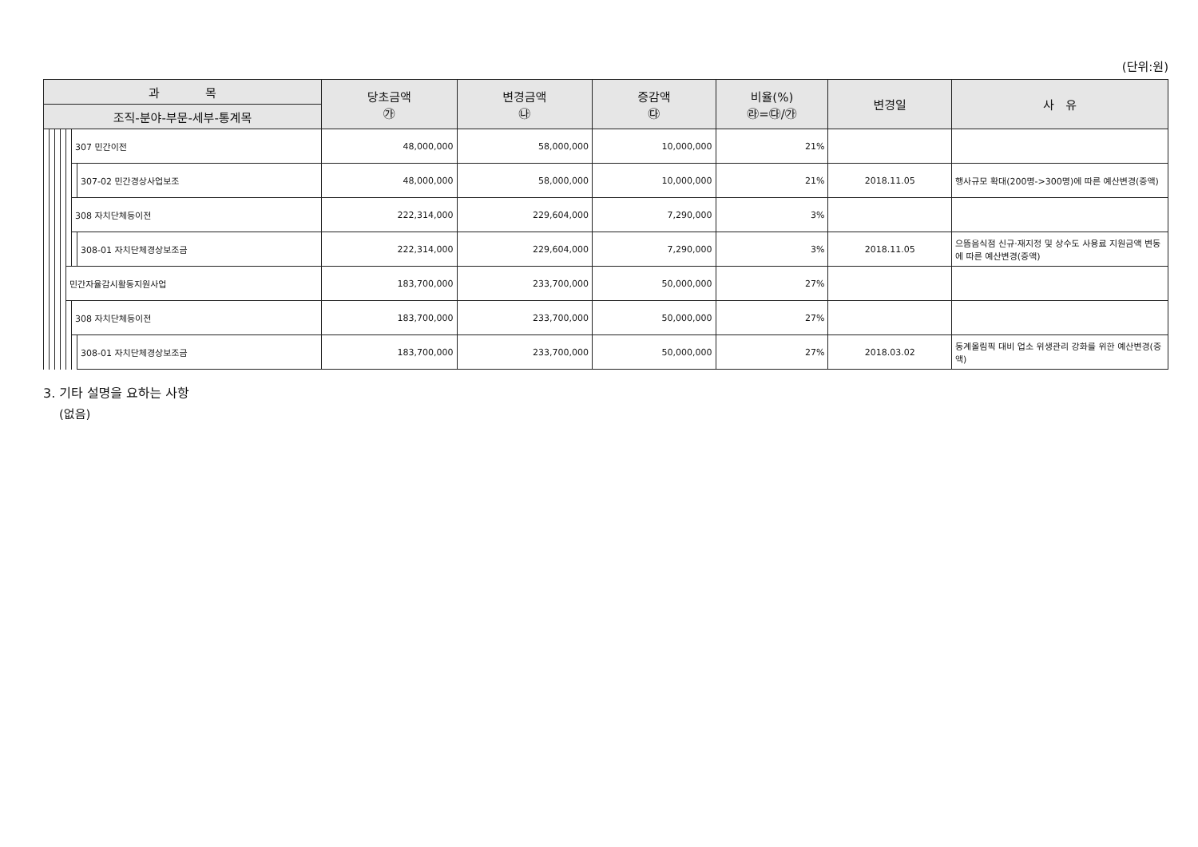(단위:원)
| 과 목 | | | | | | | 당초금액 ㉮ | 변경금액 ㉯ | 증감액 ㉰ | 비율(%) ㉱=㉰/㉮ | 변경일 | 사 유 |
| --- | --- | --- | --- | --- | --- | --- | --- | --- | --- | --- | --- | --- |
| 조직-분야-부문-세부-통계목 | | | | | | | | | | | | |
| | | | | | 307 민간이전 | | 48,000,000 | 58,000,000 | 10,000,000 | 21% | | |
| | | | | | | 307-02 민간경상사업보조 | 48,000,000 | 58,000,000 | 10,000,000 | 21% | 2018.11.05 | 행사규모 확대(200명->300명)에 따른 예산변경(증액) |
| | | | | | 308 자치단체등이전 | | 222,314,000 | 229,604,000 | 7,290,000 | 3% | | |
| | | | | | | 308-01 자치단체경상보조금 | 222,314,000 | 229,604,000 | 7,290,000 | 3% | 2018.11.05 | 으뜸음식점 신규·재지정 및 상수도 사용료 지원금액 변동에 따른 예산변경(증액) |
| | | | | 민간자율감시활동지원사업 | | | 183,700,000 | 233,700,000 | 50,000,000 | 27% | | |
| | | | | | 308 자치단체등이전 | | 183,700,000 | 233,700,000 | 50,000,000 | 27% | | |
| | | | | | | 308-01 자치단체경상보조금 | 183,700,000 | 233,700,000 | 50,000,000 | 27% | 2018.03.02 | 동계올림픽 대비 업소 위생관리 강화를 위한 예산변경(증액) |
3. 기타 설명을 요하는 사항
(없음)